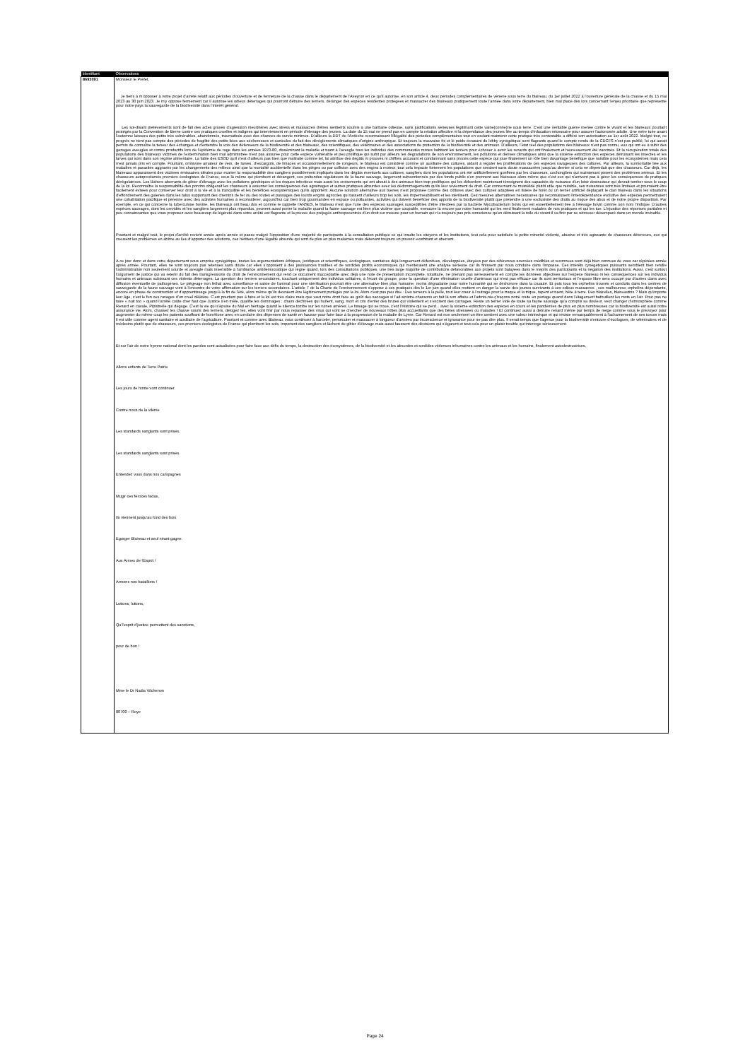| Identifiant | Observations |
| --- | --- |
| 8693091 | Monsieur le Préfet, Je tiens à m'opposer à votre projet d'arrêté relatif aux périodes d'ouverture et de fermeture de la chasse dans le département de l'Aveyron en ce qu'il autorise, en son article 4, deux périodes complémentaires de vénerie sous terre du blaireau, du 1er juillet 2022 à l'ouverture générale de la chasse et du 15 mai 2023 au 30 juin 2023. Je m'y oppose fermement car il autorise les odieux déterrages qui pourront détruire des terriers, déranger des espèces résidentes protégées et massacrer des blaireaux pratiquement toute l'année dans votre département, bien mal placé dès lors concernant l'enjeu prioritaire que représente pour notre pays la sauvegarde de la biodiversité dans l'intérêt général. Les soi-disant prélèvements sont de fait des actes graves d'agression meurtrières avec stress et massacres d'êtres sentients soumis à une barbarie odieuse, sans justifications sérieuses légitimant cette vaine(conne)rie sous terre. C'est une véritable guerre menée contre le vivant et les blaireaux pourtant protégés par la Convention de Berne contre ces pratiques cruelles et indignes qui interviennent en période d'élevage des jeunes. La date du 15 mai ne prend pas en compte la relation affective ni la dépendance des jeunes liée au temps d'éducation nécessaire pour assurer l'autonomie adulte. Une mère tuée avant l'automne laissera des petits très vulnérables, abandonnés, traumatisés avec des chances de survie minimes. D'ailleurs la DDT de l'Ardèche reconnaissant l'illégalité des périodes complémentaires tout en voulant maintenir cette pratique très contestable a différé son autorisation au 1er août 2022. Malgré tout, ce progrès ne tient pas compte des périodes de fragilité des petits liées aux sécheresses et canicules du fait des dérèglements climatiques d'origine anthropique. Et toujours la mauvaise foi et le poids écrasant du lobby cynégétique sont flagrants quand le compte rendu de la CDCFS n'est pas publié, lui qui aurait permis de connaître la teneur des échanges et d'entendre la voix des défenseurs de la biodiversité et des blaireaux, des scientifiques, des vétérinaires et des associations de protection de la biodiversité et des animaux. D'ailleurs, l'état réel des populations des blaireaux n'est pas connu, eux qui ont eu à subir des gazages aveugles et contre productifs lors de l'épidémie de rage dans les années 1970-80, disséminant la maladie et tuant à l'aveugle tous les individus des communautés mixtes habitant les terriers pour échouer à avoir les renards qui ont finalement et heureusement été vaccinés. Et la récupération totale des populations des blaireaux victimes de l'extermination bien mal administrée n'est pas assurée pour cette espèce vulnérable et peu prolifique qui subit par ailleurs les dégradations de son environnement, les pollutions et dérives climatiques ainsi que la sixième extinction des espèces détruisant les insectes et les larves qui sont dans son régime alimentaire. La fable des ESOD qu'il n'est d'ailleurs pas bien que maltraité comme tel, lui attribue des dégâts ni prouvés ni chiffrés accusant et condamnant sans procès cette espèce qui joue finalement un rôle bien davantage bénéfique que nuisible pour les écosystèmes mais cela n'est jamais pris en compte. Pourtant, omnivore amateur de vers, de larves, d'escargots, de limaces et occasionnellement de rongeurs, le blaireau est considéré comme un auxiliaire des cultures, aidant à réguler les proliférations de ces espèces ravageuses des cultures. Par ailleurs, la surmortalité liée aux maladies et parasites aggravés par les changements des milieux ainsi que la mortalité accidentelle dans les pièges ou par collision avec des engins à moteur, tout cela impacte fortement les populations que seraient sans doute massacrées jusqu'au dernier si cela ne dépendait que des chasseurs. Car déjà, les blaireaux apparaissent des victimes émissaires idéales pour écarter la responsabilité des sangliers possiblement impliqués dans les dégâts éventuels aux cultures, sangliers dont les populations ont été artificiellement gonflées par les chasseurs, cochongliers qui maintenant posent des problèmes sérieux. Et les chasseurs autoproclamés premiers écologistes de France, ceux là même qui plombent et dérangent, ces prétendus régulateurs de la faune sauvage, largement subventionnés par des fonds public s'en prennent aux blaireaux alors même que c'est eux qui n'arrivent pas à gérer les conséquences de pratiques dérégulatrices. Les lâchers aberrants de gibier d'élevage avec les pollutions génétiques et les risques infectieux mais aussi les croisements qui ont abouti à des animaux bien trop prolifiques qui les débordent maintenant témoignent des capacités de nuisance d'un loisir destructeur qui devrait tomber sous le coup de la loi. Reconnaître la responsabilité des porcins obligerait les chasseurs à assumer les conséquences des agrainages et autres pratiques absurdes avec les dédommagements qu'ils leur reviennent de droit. Car concernant ce mustélidé plutôt utile que nuisible, ses nuisances sont très limitées et pourraient être facilement évitées pour conserver leur droit à la vie et à la tranquillité et les bénéfices écosystémiques qu'ils apportent. Aucune solution alternative aux tueries n'est proposée comme des clôtures avec des cultures adaptées en lisière de forêt ou un terrier artificiel déplaçant le clan blaireau dans les situations d'effondrement des galeries dans les talus supportant des chemins de fer ou des routes et passages des lourds engins agricoles qui tassent d'ailleurs trop les sols, les imperméabilisent et les stérilisent, Ces mesures alternatives nécessaires qui reconnaissent l'interdépendance évolutive des espèces permettraient une cohabitation pacifique et pérenne avec des activités humaines à reconsidérer, aujourd'hui car bien trop gourmandes en espace ou polluantes, activités qui doivent bénéficier des apports de la biodiversité plutôt que prétendre à une exclusivité des droits au risque des abus et de notre propre disparition. Par exemple, en ce qui concerne la tuberculose bovine, les blaireaux ont beau dos et comme le rappelle l'ANSES, le blaireau n'est que l'une des espèces sauvages susceptibles d'être infectées par la bactérie Mycobacterium bovis qui est essentiellement liée à l'élevage bovin comme son nom l'indique. D'autres espèces sauvages, dont les cervidés et les sangliers largement plus répandus, peuvent aussi porter la maladie quand la faune sauvage est bien plus victime que coupable, menacée là encore par notre humanité qui les rend finalement malades de nos pratiques et qui les tue. L'injustice des réponses partiales et peu convaincantes que vous proposez avec beaucoup de légèreté dans votre arrêté est flagrante et la preuve des préjugés anthropocentrés d'un droit sur mesure pour un humain qui n'a toujours pas pris conscience qu'en détruisant la toile du vivant il va finir par se retrouver désemparé dans un monde invivable. Pourtant et malgré tout, le projet d'arrêté revient année après année et passe malgré l'opposition d'une majorité de participants à la consultation publique ce qui insulte les citoyens et les institutions, tout cela pour satisfaire la petite minorité violente, abusive et très agissante de chasseurs déterreurs, eux qui creusent les problèmes en abîme au lieu d'apporter des solutions, ces héritiers d'une légalité absurde qui sont de plus en plus malaimés mais détenant toujours un pouvoir exorbitant et aberrant. A ce jour donc et dans votre département sous emprise cynégétique, toutes les argumentations éthiques, juridiques et scientifiques, écologiques, sanitaires déjà longuement défendues, développées, étayées par des références sourcées crédibles et reconnues sont déjà bien connues de vous car répétées année après année. Pourtant, elles ne sont toujours pas retenues sans doute car elles s'opposent à des jouissances troubles et de sordides profits économiques qui mériteraient une analyse sérieuse car ils finissent par nous conduire dans l'impasse. Ces intérêts cynégétiques puissants semblent bien rendre l'administration non seulement sourde et aveugle mais insensible à l'ambiance antidémocratique qui règne quand, lors des consultations publiques, une très large majorité de contributions défavorables aux projets sont balayées dans le mépris des participants et la négation des institutions. Aussi, c'est surtout l'argument de justice qui va retenir du fait des transgressions du droit de l'environnement qui rend ce document inacceptable avec déjà une note de présentation incomplète, totalitaire, ne prenant pas sérieusement en compte les données objectives sur l'espèce blaireau ni les conséquences sur les individus humains et animaux subissant ces violents déterrages. La question des terriers secondaires, touchant uniquement des individus solitaires, à l'écart du groupe, pose la question d'une élimination cruelle d'animaux qui n'est pas efficace car ils sont territoriaux et l'espace libre sera occupé par d'autres clans avec diffusion éventuelle de pathogènes. Le piégeage non léthal avec surveillance et saisie de l'animal pour une stérilisation pourrait être une alternative bien plus humaine, moins dégradante pour notre humanité qui se déshonore dans la cruauté. Et puis tous les orphelins trouvés et conduits dans les centres de sauvegarde de la faune sauvage vont à l'encontre de votre affirmation sur les terriers secondaires. L'article 7 de la Charte de l'environnement s'oppose à ces pratiques dès le 1er juin quand elles mettent en danger la survie des jeunes survivants à ces odieux massacres , ces malheureux orphelins dépendants, encore en phase de construction et d'apprentissage jusqu'à la fin de l'été, alors même qu'ils devraient être légitimement protégés par la loi. Alors c'est pas peu dire : Des terreurs à la pelle, tout leur cœur à l'outrage pour la traque et la trique, tapent et tuent, bête à terre. Des blairelles, blaireautins ? Mais qu'importe leur âge, c'est le fun ces ravages d'un cruel délétère. C'est pourtant pas à faire et la loi est très claire mais que vaut notre droit face au goût des saccages si l'ad-sinistre.chassons en fait là son affaire et l'admis-nie-ç'traçons notre route en partage quand dans l'étagement bafouillent les mots en l'air. Pour pas ne taire « nuit too » quand l'arrêté coûte cher faut que Justice s'en mêle, qualifie les dommages : chairs déchirées qui hurlent, sang, mort et cris d'enfer des brutes qui violentent et s'excitent des carnages. Reste un terrier vidé de toute sa faune sauvage qu'a compris sa douleur, veut changer d'atmosphère comme Renard en cavale, Pipistrelle qui dégage. C'est la vie qui s'épuise du Mal en héritage quand le silence tombe sur les ruines amères. Le tissage qui se troue, c'est l'Histoire qui se perd... avec la sixième extinction des espèces en cours et les pandémies de plus en plus nombreuses car la biodiversité est aussi notre assurance vie. Alors, chassez les chauve souris des terriers, délogez les, elles vont finir par nous repasser des virus qui vont se chercher de nouveaux hôtes plus accueillants que des bêtes stressées ou malades ! Et continuez aussi à détruire renard même par temps de neige comme vous le prévoyez pour augmenter du même coup les patients souffrant de borréliose avec en corolaire des dépenses de santé en hausse pour faire face à la progression de la maladie de Lyme. Car Renard est non seulement un être sentient avec une valeur intrinsèque et qui résiste remarquablement à l'acharnement de ses tueurs mais il est utile comme agent sanitaire et auxiliaire de l'agriculture. Pourtant et comme avec Blaireau, vous continuez à harceler, persécuter et massacrer à longueur d'années par inconscience et ignorance pour ne pas dire plus. Il serait temps que l'agence pour la biodiversité s'entoure d'écologues, de vétérinaires et de médecins plutôt que de chasseurs, ces premiers écologistes de France qui plombent les sols, importent des sangliers et lâchent du gibier d'élevage mais aussi faussent des décisions qui s'égarent et tout cela pour un plaisir trouble qui interroge sérieusement. Et sur l'air de notre hymne national dont les paroles sont actualisées pour faire face aux défis du temps, la destruction des écosystèmes, de la biodiversité et les absurdes et sordides violences inhumaines contre les animaux et les humains, finalement autodestructrices, Allons enfants de Terre Patrie Les jours de honte vont continuer. Contre nous de la vilénie Les standards sanglants sont prisés, Les standards sanglants sont prisés. Entendez vous dans nos campagnes Mugir ces féroces fadas, Ils viennent jusqu'au fond des bois Egorger Blaireau et seul néant gagne. Aux Armes de l'Esprit ! Armons nos bataillons ! Luttons, luttons, Qu'l'esprit d'justice permettent des sanctions, pour de bon ! Mme le Dr Nadia Vilchenon 80700 – Roye |
Page 24